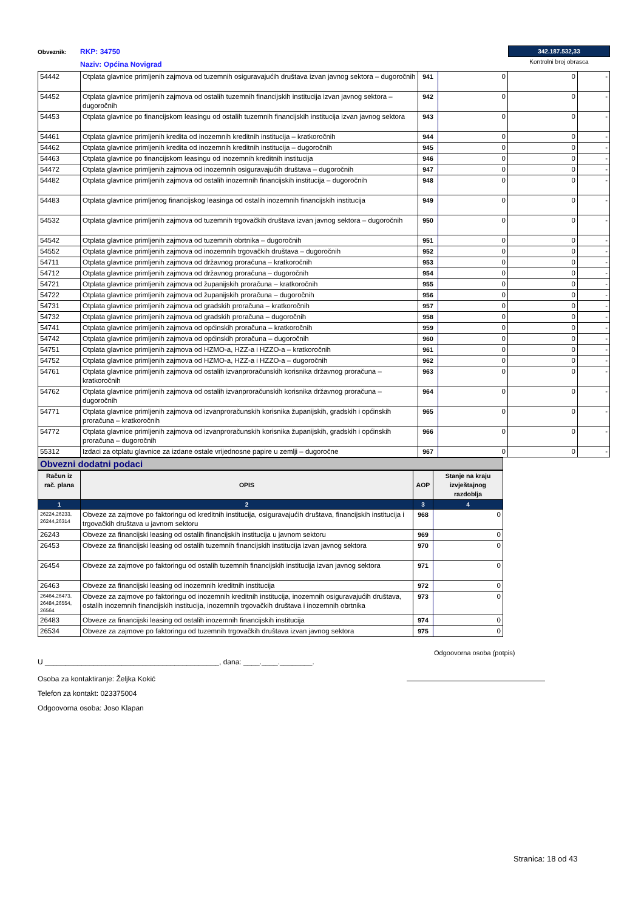Obveznik:
RKP: 34750
Naziv: Općina Novigrad
342.187.532,33
Kontrolni broj obrasca
| 54442 | Otplata glavnice primljenih zajmova od tuzemnih osiguravajućih društava izvan javnog sektora – dugoročnih | 941 | 0 | 0 | - |
| 54452 | Otplata glavnice primljenih zajmova od ostalih tuzemnih financijskih institucija izvan javnog sektora – dugoročnih | 942 | 0 | 0 | - |
| 54453 | Otplata glavnice po financijskom leasingu od ostalih tuzemnih financijskih institucija izvan javnog sektora | 943 | 0 | 0 | - |
| 54461 | Otplata glavnice primljenih kredita od inozemnih kreditnih institucija – kratkoročnih | 944 | 0 | 0 | - |
| 54462 | Otplata glavnice primljenih kredita od inozemnih kreditnih institucija – dugoročnih | 945 | 0 | 0 | - |
| 54463 | Otplata glavnice po financijskom leasingu od inozemnih kreditnih institucija | 946 | 0 | 0 | - |
| 54472 | Otplata glavnice primljenih zajmova od inozemnih osiguravajućih društava – dugoročnih | 947 | 0 | 0 | - |
| 54482 | Otplata glavnice primljenih zajmova od ostalih inozemnih financijskih institucija – dugoročnih | 948 | 0 | 0 | - |
| 54483 | Otplata glavnice primljenog financijskog leasinga od ostalih inozemnih financijskih institucija | 949 | 0 | 0 | - |
| 54532 | Otplata glavnice primljenih zajmova od tuzemnih trgovačkih društava izvan javnog sektora – dugoročnih | 950 | 0 | 0 | - |
| 54542 | Otplata glavnice primljenih zajmova od tuzemnih obrtnika – dugoročnih | 951 | 0 | 0 | - |
| 54552 | Otplata glavnice primljenih zajmova od inozemnih trgovačkih društava – dugoročnih | 952 | 0 | 0 | - |
| 54711 | Otplata glavnice primljenih zajmova od državnog proračuna – kratkoročnih | 953 | 0 | 0 | - |
| 54712 | Otplata glavnice primljenih zajmova od državnog proračuna – dugoročnih | 954 | 0 | 0 | - |
| 54721 | Otplata glavnice primljenih zajmova od županijskih proračuna – kratkoročnih | 955 | 0 | 0 | - |
| 54722 | Otplata glavnice primljenih zajmova od županijskih proračuna – dugoročnih | 956 | 0 | 0 | - |
| 54731 | Otplata glavnice primljenih zajmova od gradskih proračuna – kratkoročnih | 957 | 0 | 0 | - |
| 54732 | Otplata glavnice primljenih zajmova od gradskih proračuna – dugoročnih | 958 | 0 | 0 | - |
| 54741 | Otplata glavnice primljenih zajmova od općinskih proračuna – kratkoročnih | 959 | 0 | 0 | - |
| 54742 | Otplata glavnice primljenih zajmova od općinskih proračuna – dugoročnih | 960 | 0 | 0 | - |
| 54751 | Otplata glavnice primljenih zajmova od HZMO-a, HZZ-a i HZZO-a – kratkoročnih | 961 | 0 | 0 | - |
| 54752 | Otplata glavnice primljenih zajmova od HZMO-a, HZZ-a i HZZO-a – dugoročnih | 962 | 0 | 0 | - |
| 54761 | Otplata glavnice primljenih zajmova od ostalih izvanproračunskih korisnika državnog proračuna – kratkoročnih | 963 | 0 | 0 | - |
| 54762 | Otplata glavnice primljenih zajmova od ostalih izvanproračunskih korisnika državnog proračuna – dugoročnih | 964 | 0 | 0 | - |
| 54771 | Otplata glavnice primljenih zajmova od izvanproračunskih korisnika županijskih, gradskih i općinskih proračuna – kratkoročnih | 965 | 0 | 0 | - |
| 54772 | Otplata glavnice primljenih zajmova od izvanproračunskih korisnika županijskih, gradskih i općinskih proračuna – dugoročnih | 966 | 0 | 0 | - |
| 55312 | Izdaci za otplatu glavnice za izdane ostale vrijednosne papire u zemlji – dugoročne | 967 | 0 | 0 | - |
Obvezni dodatni podaci
| Račun iz rač. plana | OPIS | AOP | Stanje na kraju izvještajnog razdoblja |
| --- | --- | --- | --- |
| 1 | 2 | 3 | 4 |
| 26224,26233, 26244,26314 | Obveze za zajmove po faktoringu od kreditnih institucija, osiguravajućih društava, financijskih institucija i trgovačkih društava u javnom sektoru | 968 | 0 |
| 26243 | Obveze za financijski leasing od ostalih financijskih institucija u javnom sektoru | 969 | 0 |
| 26453 | Obveze za financijski leasing od ostalih tuzemnih financijskih institucija izvan javnog sektora | 970 | 0 |
| 26454 | Obveze za zajmove po faktoringu od ostalih tuzemnih financijskih institucija izvan javnog sektora | 971 | 0 |
| 26463 | Obveze za financijski leasing od inozemnih kreditnih institucija | 972 | 0 |
| 26464,26473, 26484,26554, 26564 | Obveze za zajmove po faktoringu od inozemnih kreditnih institucija, inozemnih osiguravajućih društava, ostalih inozemnih financijskih institucija, inozemnih trgovačkih društava i inozemnih obrtnika | 973 | 0 |
| 26483 | Obveze za financijski leasing od ostalih inozemnih financijskih institucija | 974 | 0 |
| 26534 | Obveze za zajmove po faktoringu od tuzemnih trgovačkih društava izvan javnog sektora | 975 | 0 |
U ___________________________________________, dana: ____.____.________.
Osoba za kontaktiranje: Željka Kokić
Telefon za kontakt: 023375004
Odgoovorna osoba: Joso Klapan
Odgoovorna osoba (potpis)
Stranica: 18 od 43